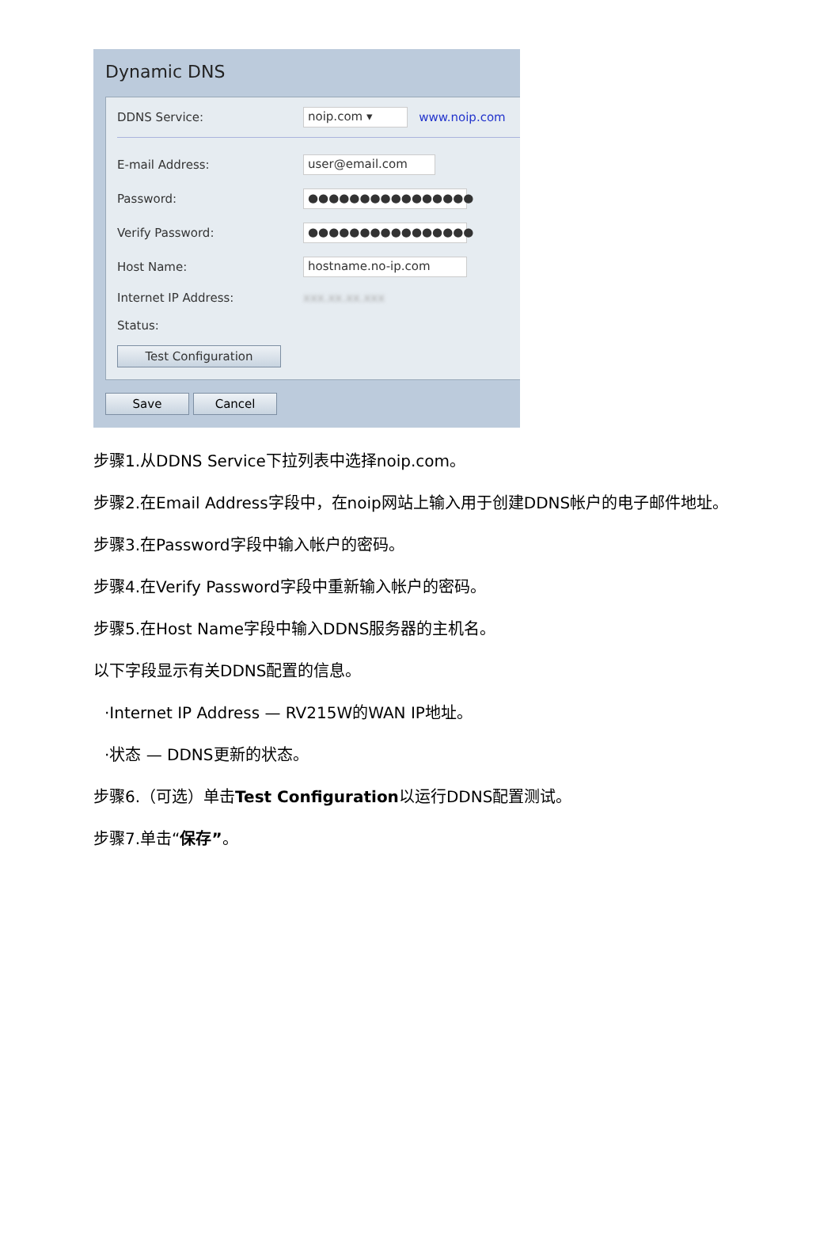Dynamic DNS
DDNS Service: noip.com ▾ www.noip.com
E-mail Address: user@email.com
Password: ●●●●●●●●●●●●●●●●
Verify Password: ●●●●●●●●●●●●●●●●
Host Name: hostname.no-ip.com
Internet IP Address: xxx.xx.xx.xxx
Status:
Test Configuration
Save Cancel
步骤1.从DDNS Service下拉列表中选择noip.com。
步骤2.在Email Address字段中，在noip网站上输入用于创建DDNS帐户的电子邮件地址。
步骤3.在Password字段中输入帐户的密码。
步骤4.在Verify Password字段中重新输入帐户的密码。
步骤5.在Host Name字段中输入DDNS服务器的主机名。
以下字段显示有关DDNS配置的信息。
·Internet IP Address — RV215W的WAN IP地址。
·状态 — DDNS更新的状态。
步骤6.（可选）单击Test Configuration以运行DDNS配置测试。
步骤7.单击“保存”。